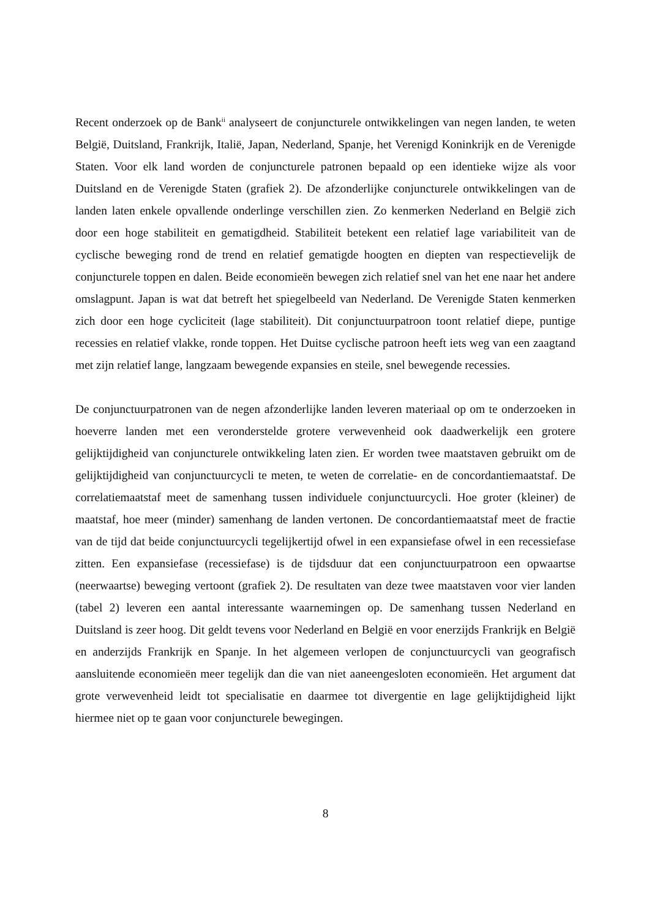Recent onderzoek op de Bank<sup>ii</sup> analyseert de conjuncturele ontwikkelingen van negen landen, te weten België, Duitsland, Frankrijk, Italië, Japan, Nederland, Spanje, het Verenigd Koninkrijk en de Verenigde Staten. Voor elk land worden de conjuncturele patronen bepaald op een identieke wijze als voor Duitsland en de Verenigde Staten (grafiek 2). De afzonderlijke conjuncturele ontwikkelingen van de landen laten enkele opvallende onderlinge verschillen zien. Zo kenmerken Nederland en België zich door een hoge stabiliteit en gematigdheid. Stabiliteit betekent een relatief lage variabiliteit van de cyclische beweging rond de trend en relatief gematigde hoogten en diepten van respectievelijk de conjuncturele toppen en dalen. Beide economieën bewegen zich relatief snel van het ene naar het andere omslagpunt. Japan is wat dat betreft het spiegelbeeld van Nederland. De Verenigde Staten kenmerken zich door een hoge cycliciteit (lage stabiliteit). Dit conjunctuurpatroon toont relatief diepe, puntige recessies en relatief vlakke, ronde toppen. Het Duitse cyclische patroon heeft iets weg van een zaagtand met zijn relatief lange, langzaam bewegende expansies en steile, snel bewegende recessies.
De conjunctuurpatronen van de negen afzonderlijke landen leveren materiaal op om te onderzoeken in hoeverre landen met een veronderstelde grotere verwevenheid ook daadwerkelijk een grotere gelijktijdigheid van conjuncturele ontwikkeling laten zien. Er worden twee maatstaven gebruikt om de gelijktijdigheid van conjunctuurcycli te meten, te weten de correlatie- en de concordantiemaatstaf. De correlatiemaatstaf meet de samenhang tussen individuele conjunctuurcycli. Hoe groter (kleiner) de maatstaf, hoe meer (minder) samenhang de landen vertonen. De concordantiemaatstaf meet de fractie van de tijd dat beide conjunctuurcycli tegelijkertijd ofwel in een expansiefase ofwel in een recessiefase zitten. Een expansiefase (recessiefase) is de tijdsduur dat een conjunctuurpatroon een opwaartse (neerwaartse) beweging vertoont (grafiek 2). De resultaten van deze twee maatstaven voor vier landen (tabel 2) leveren een aantal interessante waarnemingen op. De samenhang tussen Nederland en Duitsland is zeer hoog. Dit geldt tevens voor Nederland en België en voor enerzijds Frankrijk en België en anderzijds Frankrijk en Spanje. In het algemeen verlopen de conjunctuurcycli van geografisch aansluitende economieën meer tegelijk dan die van niet aaneengesloten economieën. Het argument dat grote verwevenheid leidt tot specialisatie en daarmee tot divergentie en lage gelijktijdigheid lijkt hiermee niet op te gaan voor conjuncturele bewegingen.
8